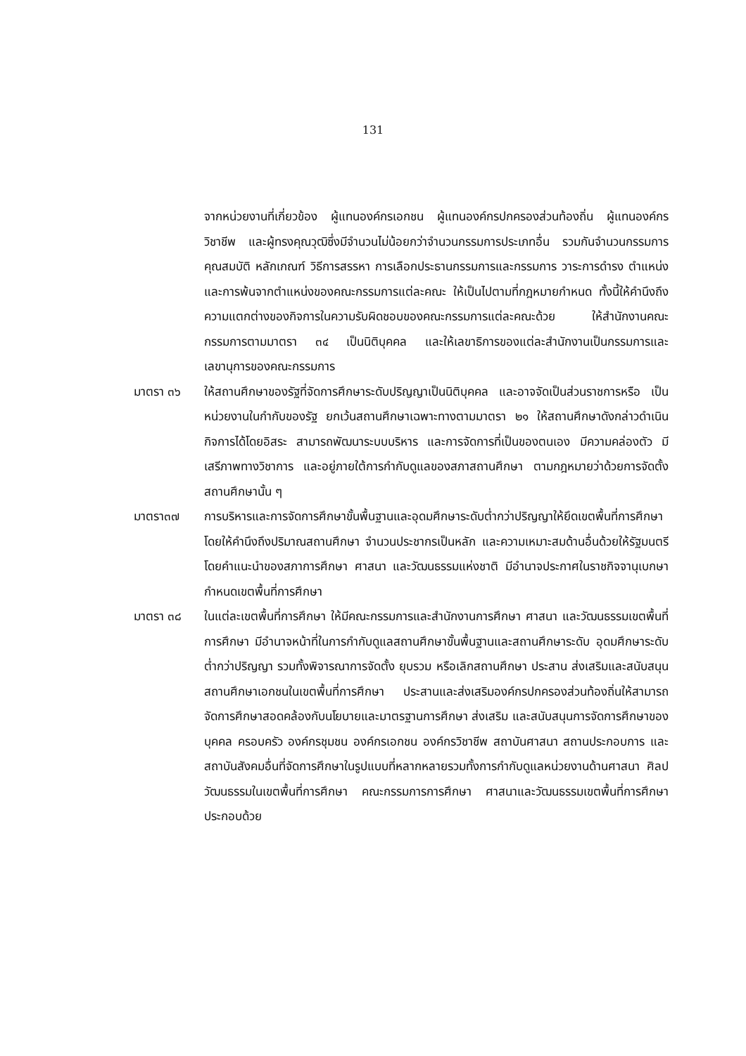131
จากหน่วยงานที่เกี่ยวข้อง ผู้แทนองค์กรเอกชน ผู้แทนองค์กรปกครองส่วนท้องถิ่น ผู้แทนองค์กรวิชาชีพ และผู้ทรงคุณวุฒิซึ่งมีจำนวนไม่น้อยกว่าจำนวนกรรมการประเภทอื่น รวมกันจำนวนกรรมการ คุณสมบัติ หลักเกณฑ์ วิธีการสรรหา การเลือกประธานกรรมการและกรรมการ วาระการดำรง ตำแหน่งและการพ้นจากตำแหน่งของคณะกรรมการแต่ละคณะ ให้เป็นไปตามที่กฎหมายกำหนด ทั้งนี้ให้คำนึงถึงความแตกต่างของกิจการในความรับผิดชอบของคณะกรรมการแต่ละคณะด้วย ให้สำนักงานคณะกรรมการตามมาตรา ๓๔ เป็นนิติบุคคล และให้เลขาธิการของแต่ละสำนักงานเป็นกรรมการและเลขานุการของคณะกรรมการ
มาตรา ๓๖ ให้สถานศึกษาของรัฐที่จัดการศึกษาระดับปริญญาเป็นนิติบุคคล และอาจจัดเป็นส่วนราชการหรือ เป็นหน่วยงานในกำกับของรัฐ ยกเว้นสถานศึกษาเฉพาะทางตามมาตรา ๒๑ ให้สถานศึกษาดังกล่าวดำเนินกิจการได้โดยอิสระ สามารถพัฒนาระบบบริหาร และการจัดการที่เป็นของตนเอง มีความคล่องตัว มีเสรีภาพทางวิชาการ และอยู่ภายใต้การกำกับดูแลของสภาสถานศึกษา ตามกฎหมายว่าด้วยการจัดตั้งสถานศึกษานั้น ๆ
มาตรา๓๗ การบริหารและการจัดการศึกษาขั้นพื้นฐานและอุดมศึกษาระดับต่ำกว่าปริญญาให้ยึดเขตพื้นที่การศึกษา โดยให้คำนึงถึงปริมาณสถานศึกษา จำนวนประชากรเป็นหลัก และความเหมาะสมด้านอื่นด้วยให้รัฐมนตรีโดยคำแนะนำของสภาการศึกษา ศาสนา และวัฒนธรรมแห่งชาติ มีอำนาจประกาศในราชกิจจานุเบกษากำหนดเขตพื้นที่การศึกษา
มาตรา ๓๘ ในแต่ละเขตพื้นที่การศึกษา ให้มีคณะกรรมการและสำนักงานการศึกษา ศาสนา และวัฒนธรรมเขตพื้นที่การศึกษา มีอำนาจหน้าที่ในการกำกับดูแลสถานศึกษาขั้นพื้นฐานและสถานศึกษาระดับ อุดมศึกษาระดับต่ำกว่าปริญญา รวมทั้งพิจารณาการจัดตั้ง ยุบรวม หรือเลิกสถานศึกษา ประสาน ส่งเสริมและสนับสนุนสถานศึกษาเอกชนในเขตพื้นที่การศึกษา ประสานและส่งเสริมองค์กรปกครองส่วนท้องถิ่นให้สามารถจัดการศึกษาสอดคล้องกับนโยบายและมาตรฐานการศึกษา ส่งเสริม และสนับสนุนการจัดการศึกษาของบุคคล ครอบครัว องค์กรชุมชน องค์กรเอกชน องค์กรวิชาชีพ สถาบันศาสนา สถานประกอบการ และสถาบันสังคมอื่นที่จัดการศึกษาในรูปแบบที่หลากหลายรวมทั้งการกำกับดูแลหน่วยงานด้านศาสนา ศิลปวัฒนธรรมในเขตพื้นที่การศึกษา คณะกรรมการการศึกษา ศาสนาและวัฒนธรรมเขตพื้นที่การศึกษา ประกอบด้วย